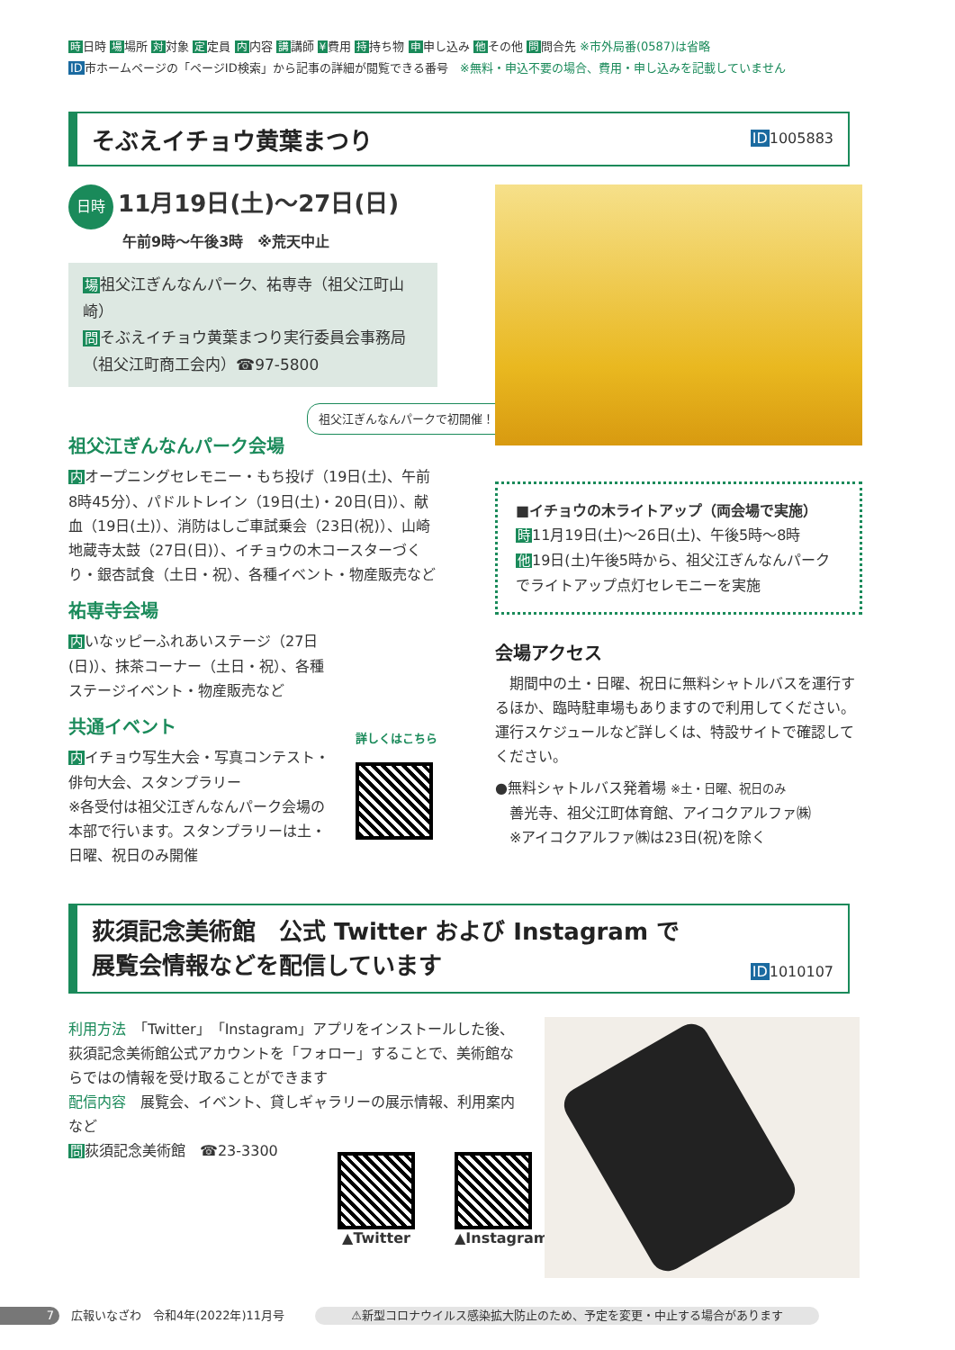時日時 場場所 対対象 定定員 内内容 講講師 ¥費用 持持ち物 申申し込み 他その他 問問合先 ※市外局番(0587)は省略
ID市ホームページの「ページID検索」から記事の詳細が閲覧できる番号　※無料・申込不要の場合、費用・申し込みを記載していません
ID1005883
そぶえイチョウ黄葉まつり
日時 11月19日(土)〜27日(日)
午前9時〜午後3時　※荒天中止
場祖父江ぎんなんパーク、祐専寺（祖父江町山崎）
問そぶえイチョウ黄葉まつり実行委員会事務局
（祖父江町商工会内）☎97-5800
祖父江ぎんなんパークで初開催！
祖父江ぎんなんパーク会場
内オープニングセレモニー・もち投げ（19日(土)、午前8時45分）、パドルトレイン（19日(土)・20日(日)）、献血（19日(土)）、消防はしご車試乗会（23日(祝)）、山崎地蔵寺太鼓（27日(日)）、イチョウの木コースターづくり・銀杏試食（土日・祝）、各種イベント・物産販売など
祐専寺会場
内いなッピーふれあいステージ（27日(日)）、抹茶コーナー（土日・祝）、各種ステージイベント・物産販売など
共通イベント
内イチョウ写生大会・写真コンテスト・俳句大会、スタンプラリー
※各受付は祖父江ぎんなんパーク会場の本部で行います。スタンプラリーは土・日曜、祝日のみ開催
詳しくはこちら
■イチョウの木ライトアップ（両会場で実施）
時11月19日(土)〜26日(土)、午後5時〜8時
他19日(土)午後5時から、祖父江ぎんなんパークでライトアップ点灯セレモニーを実施
会場アクセス
　期間中の土・日曜、祝日に無料シャトルバスを運行するほか、臨時駐車場もありますので利用してください。運行スケジュールなど詳しくは、特設サイトで確認してください。
●無料シャトルバス発着場 ※土・日曜、祝日のみ
　善光寺、祖父江町体育館、アイコクアルファ㈱
　※アイコクアルファ㈱は23日(祝)を除く
荻須記念美術館　公式 Twitter および Instagram で
展覧会情報などを配信しています
ID1010107
利用方法　「Twitter」「Instagram」アプリをインストールした後、荻須記念美術館公式アカウントを「フォロー」することで、美術館ならではの情報を受け取ることができます
配信内容　展覧会、イベント、貸しギャラリーの展示情報、利用案内など
問荻須記念美術館　☎23-3300
▲Twitter ▲Instagram
7　広報いなざわ　令和4年(2022年)11月号 ⚠新型コロナウイルス感染拡大防止のため、予定を変更・中止する場合があります